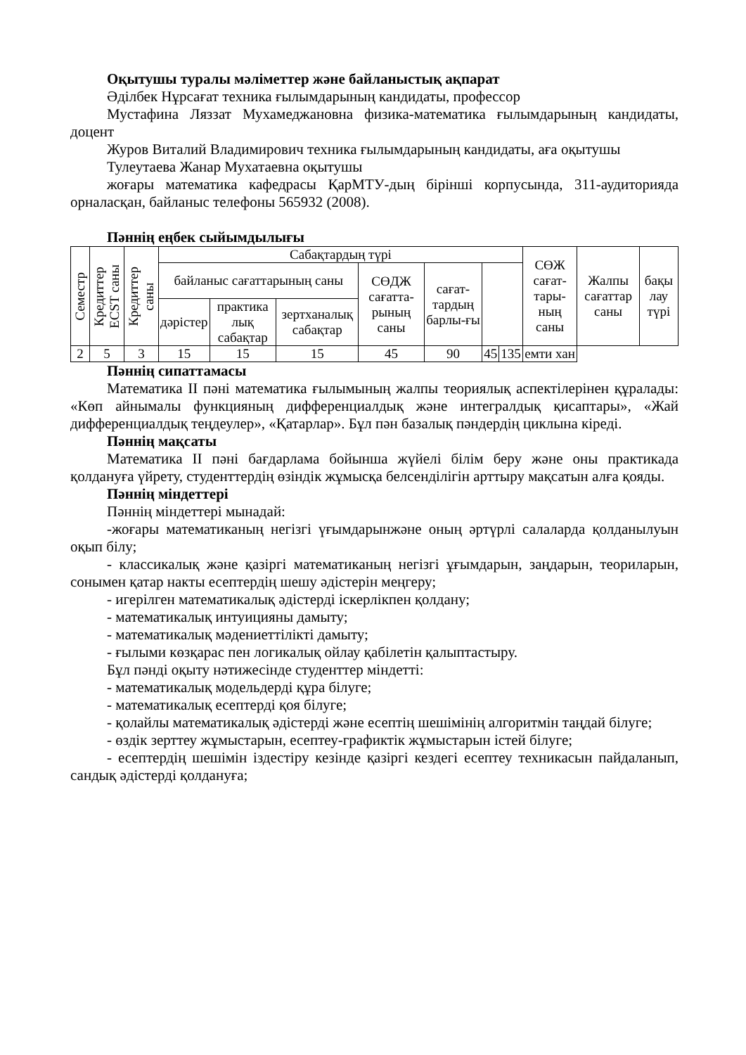Оқытушы туралы мәліметтер және байланыстық ақпарат
Әділбек Нұрсағат техника ғылымдарының кандидаты, профессор
Мустафина Ляззат Мухамеджановна физика-математика ғылымдарының кандидаты, доцент
Журов Виталий Владимирович техника ғылымдарының кандидаты, аға оқытушы
Тулеутаева Жанар Мухатаевна оқытушы
жоғары математика кафедрасы ҚарМТУ-дың бірінші корпусында, 311-аудиторияда орналасқан, байланыс телефоны 565932 (2008).
Пәннің еңбек сыйымдылығы
| Семестр | Кредиттер ECST саны | Кредиттер саны | Сабақтардың түрі | | | | | | | СӨЖ сағат-тары-ның саны | Жалпы сағаттар саны | бақы лау түрі |
| --- | --- | --- | --- | --- | --- | --- | --- | --- | --- | --- | --- | --- |
| | | | байланыс сағаттарының саны | | | СӨДЖ сағатта-рының саны | сағат-тардың барлы-ғы | | | | | |
| | | | дәрістер | практика лық сабақтар | зертханалық сабақтар | | | | | | | |
| 2 | 5 | 3 | 15 | 15 | 15 | 45 | 90 | 45 | 135 | емти хан | | |
Пәннің сипаттамасы
Математика II пәні математика ғылымының жалпы теориялық аспектілерінен құралады: «Көп айнымалы функцияның дифференциалдық және интегралдық қисаптары», «Жай дифференциалдық теңдеулер», «Қатарлар». Бұл пән базалық пәндердің циклына кіреді.
Пәннің мақсаты
Математика II пәні бағдарлама бойынша жүйелі білім беру және оны практикада қолдануға үйрету, студенттердің өзіндік жұмысқа белсенділігін арттыру мақсатын алға қояды.
Пәннің міндеттері
Пәннің міндеттері мынадай:
-жоғары математиканың негізгі үғымдарынжәне оның әртүрлі салаларда қолданылуын оқып білу;
- классикалық және қазіргі математиканың негізгі ұғымдарын, заңдарын, теориларын, сонымен қатар накты есептердің шешу әдістерін меңгеру;
- игерілген математикалық әдістерді іскерлікпен қолдану;
- математикалық интуицияны дамыту;
- математикалық мәдениеттілікті дамыту;
- ғылыми көзқарас пен логикалық ойлау қабілетін қалыптастыру.
Бұл пәнді оқыту нәтижесінде студенттер міндетті:
- математикалық модельдерді құра білуге;
- математикалық есептерді қоя білуге;
- қолайлы математикалық әдістерді және есептің шешімінің алгоритмін таңдай білуге;
- өздік зерттеу жұмыстарын, есептеу-графиктік жұмыстарын істей білуге;
- есептердің шешімін іздестіру кезінде қазіргі кездегі есептеу техникасын пайдаланып, сандық әдістерді қолдануға;